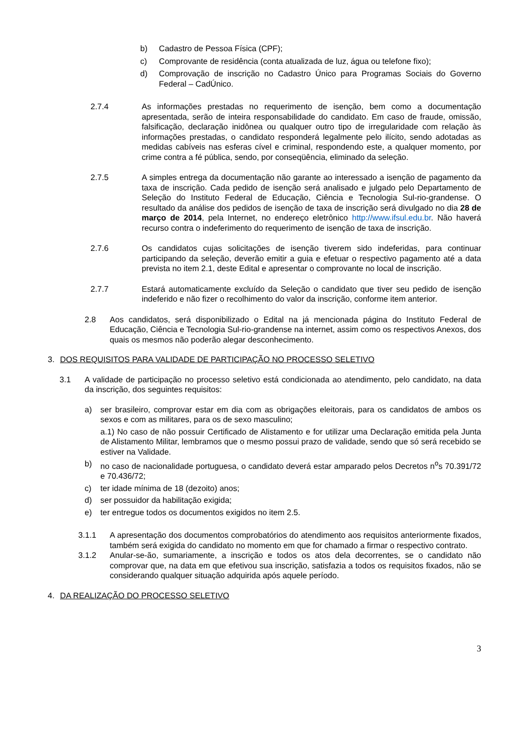b) Cadastro de Pessoa Física (CPF);
c) Comprovante de residência (conta atualizada de luz, água ou telefone fixo);
d) Comprovação de inscrição no Cadastro Único para Programas Sociais do Governo Federal – CadÚnico.
2.7.4 As informações prestadas no requerimento de isenção, bem como a documentação apresentada, serão de inteira responsabilidade do candidato. Em caso de fraude, omissão, falsificação, declaração inidônea ou qualquer outro tipo de irregularidade com relação às informações prestadas, o candidato responderá legalmente pelo ilícito, sendo adotadas as medidas cabíveis nas esferas cível e criminal, respondendo este, a qualquer momento, por crime contra a fé pública, sendo, por conseqüência, eliminado da seleção.
2.7.5 A simples entrega da documentação não garante ao interessado a isenção de pagamento da taxa de inscrição. Cada pedido de isenção será analisado e julgado pelo Departamento de Seleção do Instituto Federal de Educação, Ciência e Tecnologia Sul-rio-grandense. O resultado da análise dos pedidos de isenção de taxa de inscrição será divulgado no dia 28 de março de 2014, pela Internet, no endereço eletrônico http://www.ifsul.edu.br. Não haverá recurso contra o indeferimento do requerimento de isenção de taxa de inscrição.
2.7.6 Os candidatos cujas solicitações de isenção tiverem sido indeferidas, para continuar participando da seleção, deverão emitir a guia e efetuar o respectivo pagamento até a data prevista no item 2.1, deste Edital e apresentar o comprovante no local de inscrição.
2.7.7 Estará automaticamente excluído da Seleção o candidato que tiver seu pedido de isenção indeferido e não fizer o recolhimento do valor da inscrição, conforme item anterior.
2.8 Aos candidatos, será disponibilizado o Edital na já mencionada página do Instituto Federal de Educação, Ciência e Tecnologia Sul-rio-grandense na internet, assim como os respectivos Anexos, dos quais os mesmos não poderão alegar desconhecimento.
3. DOS REQUISITOS PARA VALIDADE DE PARTICIPAÇÃO NO PROCESSO SELETIVO
3.1 A validade de participação no processo seletivo está condicionada ao atendimento, pelo candidato, na data da inscrição, dos seguintes requisitos:
a) ser brasileiro, comprovar estar em dia com as obrigações eleitorais, para os candidatos de ambos os sexos e com as militares, para os de sexo masculino;
a.1) No caso de não possuir Certificado de Alistamento e for utilizar uma Declaração emitida pela Junta de Alistamento Militar, lembramos que o mesmo possui prazo de validade, sendo que só será recebido se estiver na Validade.
b) no caso de nacionalidade portuguesa, o candidato deverá estar amparado pelos Decretos n<sup>o</sup>s 70.391/72 e 70.436/72;
c) ter idade mínima de 18 (dezoito) anos;
d) ser possuidor da habilitação exigida;
e) ter entregue todos os documentos exigidos no item 2.5.
3.1.1 A apresentação dos documentos comprobatórios do atendimento aos requisitos anteriormente fixados, também será exigida do candidato no momento em que for chamado a firmar o respectivo contrato.
3.1.2 Anular-se-ão, sumariamente, a inscrição e todos os atos dela decorrentes, se o candidato não comprovar que, na data em que efetivou sua inscrição, satisfazia a todos os requisitos fixados, não se considerando qualquer situação adquirida após aquele período.
4. DA REALIZAÇÃO DO PROCESSO SELETIVO
3